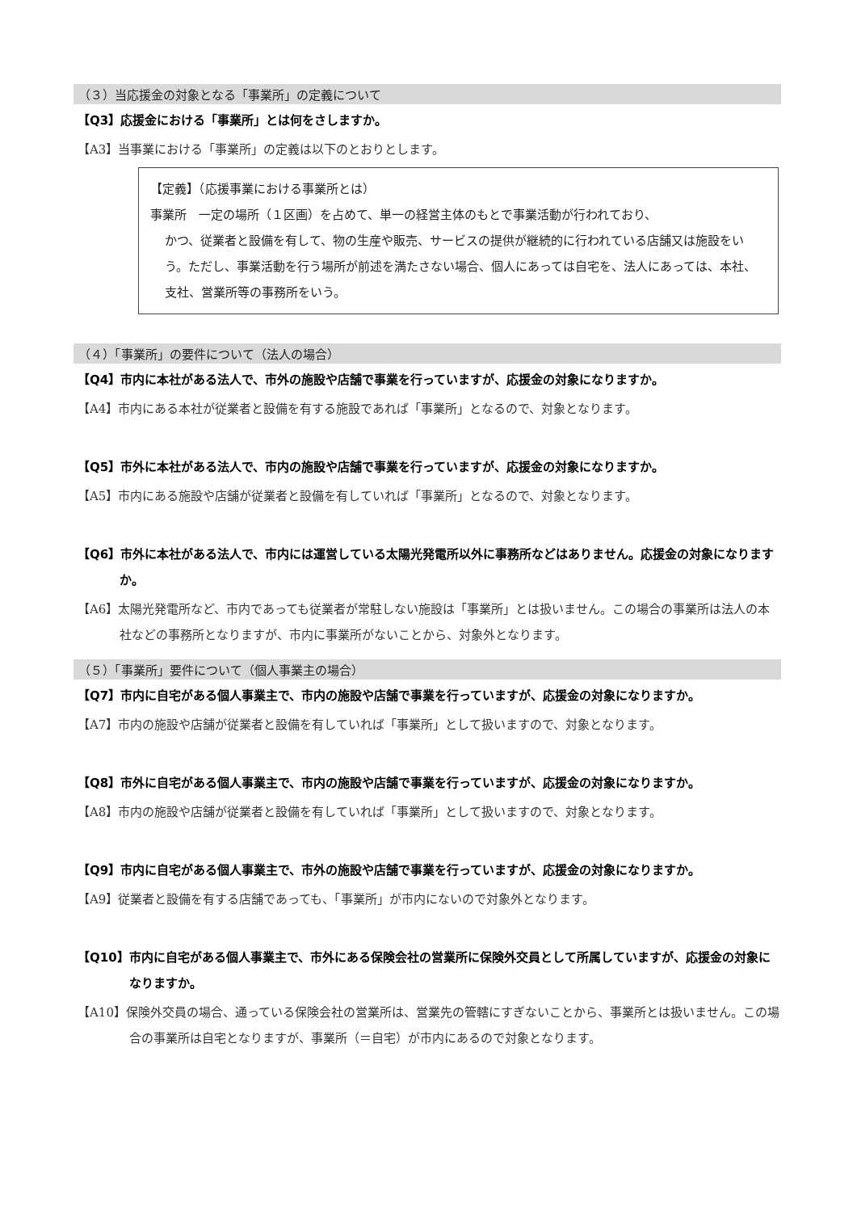（３）当応援金の対象となる「事業所」の定義について
【Q3】応援金における「事業所」とは何をさしますか。
【A3】当事業における「事業所」の定義は以下のとおりとします。
【定義】（応援事業における事業所とは）
事業所　一定の場所（１区画）を占めて、単一の経営主体のもとで事業活動が行われており、
かつ、従業者と設備を有して、物の生産や販売、サービスの提供が継続的に行われている店舗又は施設をいう。ただし、事業活動を行う場所が前述を満たさない場合、個人にあっては自宅を、法人にあっては、本社、支社、営業所等の事務所をいう。
（４）「事業所」の要件について（法人の場合）
【Q4】市内に本社がある法人で、市外の施設や店舗で事業を行っていますが、応援金の対象になりますか。
【A4】市内にある本社が従業者と設備を有する施設であれば「事業所」となるので、対象となります。
【Q5】市外に本社がある法人で、市内の施設や店舗で事業を行っていますが、応援金の対象になりますか。
【A5】市内にある施設や店舗が従業者と設備を有していれば「事業所」となるので、対象となります。
【Q6】市外に本社がある法人で、市内には運営している太陽光発電所以外に事務所などはありません。応援金の対象になりますか。
【A6】太陽光発電所など、市内であっても従業者が常駐しない施設は「事業所」とは扱いません。この場合の事業所は法人の本社などの事務所となりますが、市内に事業所がないことから、対象外となります。
（５）「事業所」要件について（個人事業主の場合）
【Q7】市内に自宅がある個人事業主で、市内の施設や店舗で事業を行っていますが、応援金の対象になりますか。
【A7】市内の施設や店舗が従業者と設備を有していれば「事業所」として扱いますので、対象となります。
【Q8】市外に自宅がある個人事業主で、市内の施設や店舗で事業を行っていますが、応援金の対象になりますか。
【A8】市内の施設や店舗が従業者と設備を有していれば「事業所」として扱いますので、対象となります。
【Q9】市内に自宅がある個人事業主で、市外の施設や店舗で事業を行っていますが、応援金の対象になりますか。
【A9】従業者と設備を有する店舗であっても、「事業所」が市内にないので対象外となります。
【Q10】市内に自宅がある個人事業主で、市外にある保険会社の営業所に保険外交員として所属していますが、応援金の対象になりますか。
【A10】保険外交員の場合、通っている保険会社の営業所は、営業先の管轄にすぎないことから、事業所とは扱いません。この場合の事業所は自宅となりますが、事業所（＝自宅）が市内にあるので対象となります。